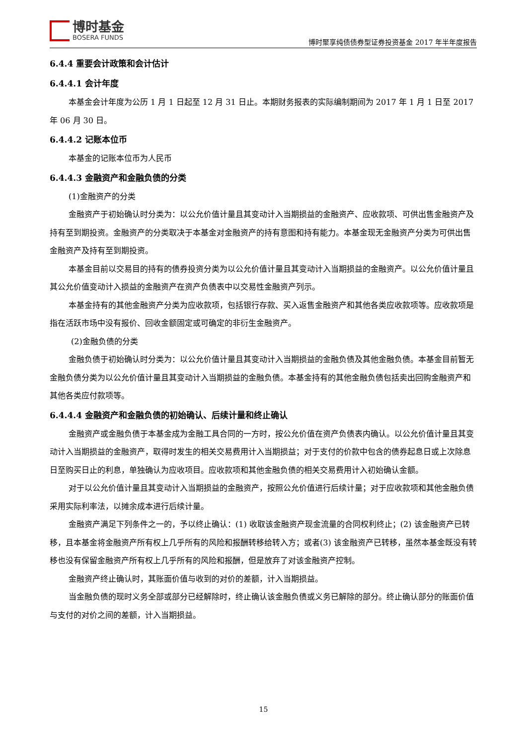博时基金
BOSERA FUNDS
博时聚享纯债债券型证券投资基金 2017 年半年度报告
6.4.4 重要会计政策和会计估计
6.4.4.1 会计年度
本基金会计年度为公历 1 月 1 日起至 12 月 31 日止。本期财务报表的实际编制期间为 2017 年 1 月 1 日至 2017 年 06 月 30 日。
6.4.4.2 记账本位币
本基金的记账本位币为人民币
6.4.4.3 金融资产和金融负债的分类
(1)金融资产的分类
金融资产于初始确认时分类为：以公允价值计量且其变动计入当期损益的金融资产、应收款项、可供出售金融资产及持有至到期投资。金融资产的分类取决于本基金对金融资产的持有意图和持有能力。本基金现无金融资产分类为可供出售金融资产及持有至到期投资。
本基金目前以交易目的持有的债券投资分类为以公允价值计量且其变动计入当期损益的金融资产。以公允价值计量且其公允价值变动计入损益的金融资产在资产负债表中以交易性金融资产列示。
本基金持有的其他金融资产分类为应收款项，包括银行存款、买入返售金融资产和其他各类应收款项等。应收款项是指在活跃市场中没有报价、回收金额固定或可确定的非衍生金融资产。
(2)金融负债的分类
金融负债于初始确认时分类为：以公允价值计量且其变动计入当期损益的金融负债及其他金融负债。本基金目前暂无金融负债分类为以公允价值计量且其变动计入当期损益的金融负债。本基金持有的其他金融负债包括卖出回购金融资产和其他各类应付款项等。
6.4.4.4 金融资产和金融负债的初始确认、后续计量和终止确认
金融资产或金融负债于本基金成为金融工具合同的一方时，按公允价值在资产负债表内确认。以公允价值计量且其变动计入当期损益的金融资产，取得时发生的相关交易费用计入当期损益；对于支付的价款中包含的债券起息日或上次除息日至购买日止的利息，单独确认为应收项目。应收款项和其他金融负债的相关交易费用计入初始确认金额。
对于以公允价值计量且其变动计入当期损益的金融资产，按照公允价值进行后续计量；对于应收款项和其他金融负债采用实际利率法，以摊余成本进行后续计量。
金融资产满足下列条件之一的，予以终止确认：(1) 收取该金融资产现金流量的合同权利终止；(2) 该金融资产已转移，且本基金将金融资产所有权上几乎所有的风险和报酬转移给转入方；或者(3) 该金融资产已转移，虽然本基金既没有转移也没有保留金融资产所有权上几乎所有的风险和报酬，但是放弃了对该金融资产控制。
金融资产终止确认时，其账面价值与收到的对价的差额，计入当期损益。
当金融负债的现时义务全部或部分已经解除时，终止确认该金融负债或义务已解除的部分。终止确认部分的账面价值与支付的对价之间的差额，计入当期损益。
15